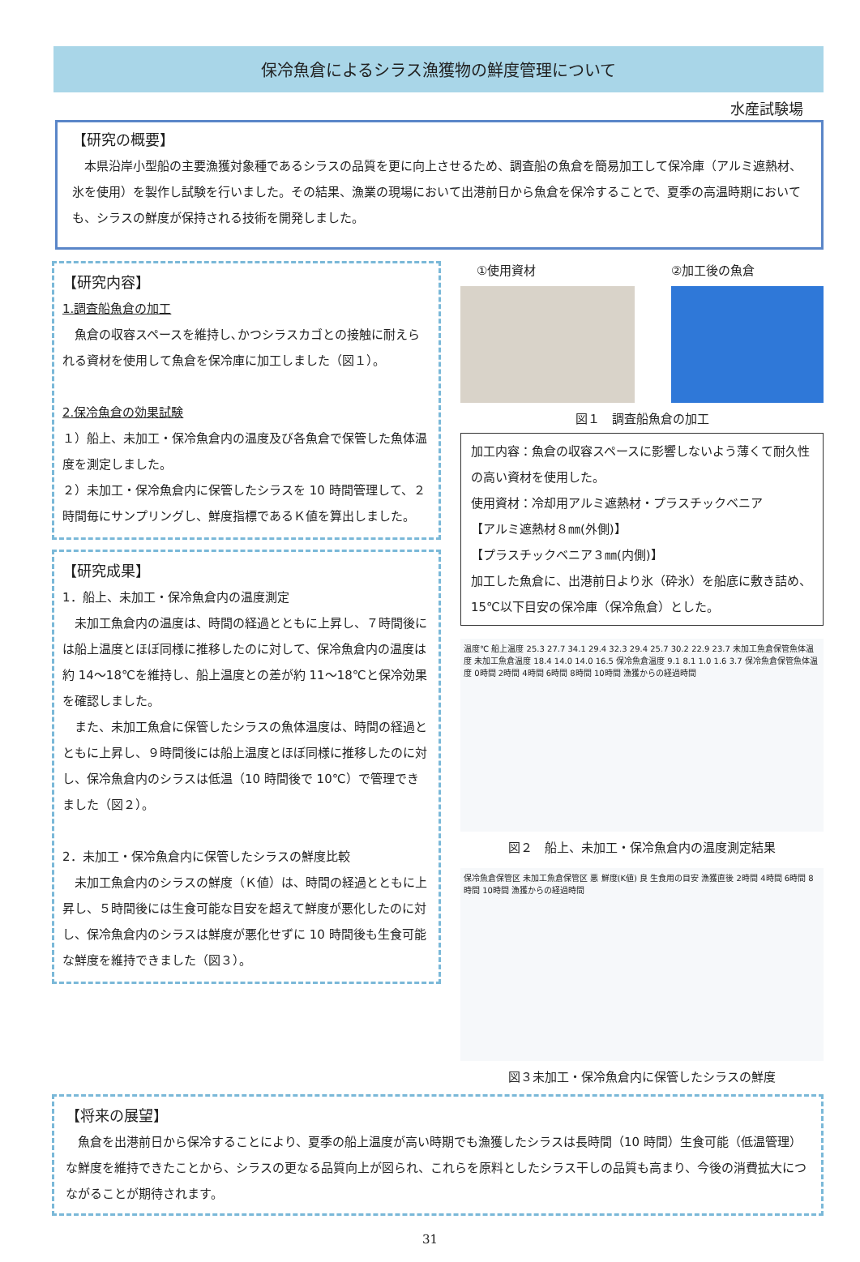保冷魚倉によるシラス漁獲物の鮮度管理について
水産試験場
【研究の概要】
　本県沿岸小型船の主要漁獲対象種であるシラスの品質を更に向上させるため、調査船の魚倉を簡易加工して保冷庫（アルミ遮熱材、氷を使用）を製作し試験を行いました。その結果、漁業の現場において出港前日から魚倉を保冷することで、夏季の高温時期においても、シラスの鮮度が保持される技術を開発しました。
【研究内容】
1.調査船魚倉の加工
　魚倉の収容スペースを維持し､かつシラスカゴとの接触に耐えられる資材を使用して魚倉を保冷庫に加工しました（図１）。
2.保冷魚倉の効果試験
１）船上、未加工・保冷魚倉内の温度及び各魚倉で保管した魚体温度を測定しました。
２）未加工・保冷魚倉内に保管したシラスを 10 時間管理して、２時間毎にサンプリングし、鮮度指標であるＫ値を算出しました。
【研究成果】
1．船上、未加工・保冷魚倉内の温度測定
　未加工魚倉内の温度は、時間の経過とともに上昇し、７時間後には船上温度とほぼ同様に推移したのに対して、保冷魚倉内の温度は約 14～18℃を維持し、船上温度との差が約 11～18℃と保冷効果を確認しました。
　また、未加工魚倉に保管したシラスの魚体温度は、時間の経過とともに上昇し、９時間後には船上温度とほぼ同様に推移したのに対し、保冷魚倉内のシラスは低温（10 時間後で 10℃）で管理できました（図２）。
2．未加工・保冷魚倉内に保管したシラスの鮮度比較
　未加工魚倉内のシラスの鮮度（Ｋ値）は、時間の経過とともに上昇し、５時間後には生食可能な目安を超えて鮮度が悪化したのに対し、保冷魚倉内のシラスは鮮度が悪化せずに 10 時間後も生食可能な鮮度を維持できました（図３）。
①使用資材 ②加工後の魚倉
図１　調査船魚倉の加工
加工内容：魚倉の収容スペースに影響しないよう薄くて耐久性の高い資材を使用した。
使用資材：冷却用アルミ遮熱材・プラスチックベニア
【アルミ遮熱材８㎜(外側)】
【プラスチックベニア３㎜(内側)】
加工した魚倉に、出港前日より氷（砕氷）を船底に敷き詰め、15℃以下目安の保冷庫（保冷魚倉）とした。
温度℃ 船上温度 25.3 27.7 34.1 29.4 32.3 29.4 25.7 30.2 22.9 23.7 未加工魚倉保管魚体温度 未加工魚倉温度 18.4 14.0 14.0 16.5 保冷魚倉温度 9.1 8.1 1.0 1.6 3.7 保冷魚倉保管魚体温度 0時間 2時間 4時間 6時間 8時間 10時間 漁獲からの経過時間
図２　船上、未加工・保冷魚倉内の温度測定結果
保冷魚倉保管区 未加工魚倉保管区 悪 鮮度(K値) 良 生食用の目安 漁獲直後 2時間 4時間 6時間 8時間 10時間 漁獲からの経過時間
図３未加工・保冷魚倉内に保管したシラスの鮮度
【将来の展望】
　魚倉を出港前日から保冷することにより、夏季の船上温度が高い時期でも漁獲したシラスは長時間（10 時間）生食可能（低温管理）な鮮度を維持できたことから、シラスの更なる品質向上が図られ、これらを原料としたシラス干しの品質も高まり、今後の消費拡大につながることが期待されます。
31